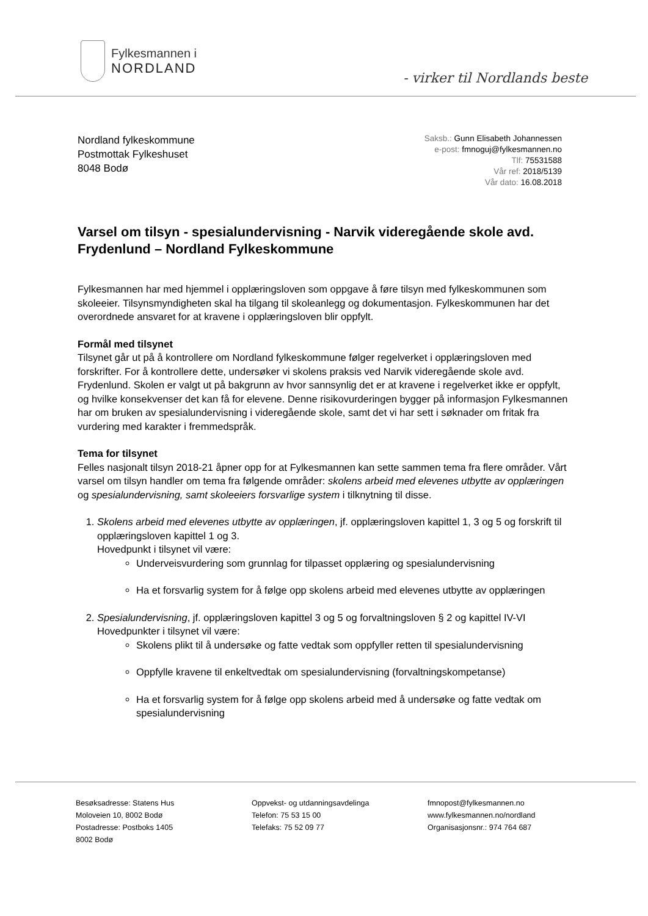Fylkesmannen i
NORDLAND
- virker til Nordlands beste
Nordland fylkeskommune
Postmottak Fylkeshuset
8048 Bodø
Saksb.: Gunn Elisabeth Johannessen
e-post: fmnoguj@fylkesmannen.no
Tlf: 75531588
Vår ref: 2018/5139
Vår dato: 16.08.2018
Varsel om tilsyn - spesialundervisning - Narvik videregående skole avd. Frydenlund – Nordland Fylkeskommune
Fylkesmannen har med hjemmel i opplæringsloven som oppgave å føre tilsyn med fylkeskommunen som skoleeier. Tilsynsmyndigheten skal ha tilgang til skoleanlegg og dokumentasjon. Fylkeskommunen har det overordnede ansvaret for at kravene i opplæringsloven blir oppfylt.
Formål med tilsynet
Tilsynet går ut på å kontrollere om Nordland fylkeskommune følger regelverket i opplæringsloven med forskrifter. For å kontrollere dette, undersøker vi skolens praksis ved Narvik videregående skole avd. Frydenlund. Skolen er valgt ut på bakgrunn av hvor sannsynlig det er at kravene i regelverket ikke er oppfylt, og hvilke konsekvenser det kan få for elevene. Denne risikovurderingen bygger på informasjon Fylkesmannen har om bruken av spesialundervisning i videregående skole, samt det vi har sett i søknader om fritak fra vurdering med karakter i fremmedspråk.
Tema for tilsynet
Felles nasjonalt tilsyn 2018-21 åpner opp for at Fylkesmannen kan sette sammen tema fra flere områder. Vårt varsel om tilsyn handler om tema fra følgende områder: skolens arbeid med elevenes utbytte av opplæringen og spesialundervisning, samt skoleeiers forsvarlige system i tilknytning til disse.
1. Skolens arbeid med elevenes utbytte av opplæringen, jf. opplæringsloven kapittel 1, 3 og 5 og forskrift til opplæringsloven kapittel 1 og 3.
Hovedpunkt i tilsynet vil være:
Underveisvurdering som grunnlag for tilpasset opplæring og spesialundervisning
Ha et forsvarlig system for å følge opp skolens arbeid med elevenes utbytte av opplæringen
2. Spesialundervisning, jf. opplæringsloven kapittel 3 og 5 og forvaltningsloven § 2 og kapittel IV-VI
Hovedpunkter i tilsynet vil være:
Skolens plikt til å undersøke og fatte vedtak som oppfyller retten til spesialundervisning
Oppfylle kravene til enkeltvedtak om spesialundervisning (forvaltningskompetanse)
Ha et forsvarlig system for å følge opp skolens arbeid med å undersøke og fatte vedtak om spesialundervisning
Besøksadresse: Statens Hus
Moloveien 10, 8002 Bodø
Postadresse: Postboks 1405
8002 Bodø
Oppvekst- og utdanningsavdelinga
Telefon: 75 53 15 00
Telefaks: 75 52 09 77
fmnopost@fylkesmannen.no
www.fylkesmannen.no/nordland
Organisasjonsnr.: 974 764 687